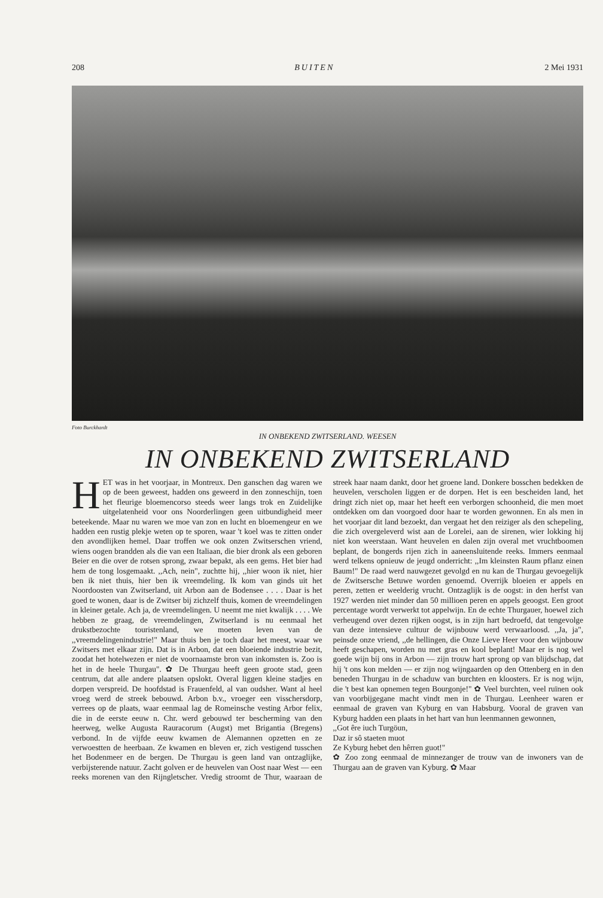208 BUITEN 2 Mei 1931
Foto Burckhardt
IN ONBEKEND ZWITSERLAND. WEESEN
IN ONBEKEND ZWITSERLAND
HET was in het voorjaar, in Montreux. Den ganschen dag waren we op de been geweest, hadden ons geweerd in den zonneschijn, toen het fleurige bloemencorso steeds weer langs trok en Zuidelijke uitgelatenheid voor ons Noorderlingen geen uitbundigheid meer beteekende. Maar nu waren we moe van zon en lucht en bloemengeur en we hadden een rustig plekje weten op te sporen, waar 't koel was te zitten onder den avondlijken hemel. Daar troffen we ook onzen Zwitserschen vriend, wiens oogen brandden als die van een Italiaan, die bier dronk als een geboren Beier en die over de rotsen sprong, zwaar bepakt, als een gems. Het bier had hem de tong losgemaakt. ,,Ach, nein", zuchtte hij, ,,hier woon ik niet, hier ben ik niet thuis, hier ben ik vreemdeling. Ik kom van ginds uit het Noordoosten van Zwitserland, uit Arbon aan de Bodensee . . . . Daar is het goed te wonen, daar is de Zwitser bij zichzelf thuis, komen de vreemdelingen in kleiner getale. Ach ja, de vreemdelingen. U neemt me niet kwalijk . . . . We hebben ze graag, de vreemdelingen, Zwitserland is nu eenmaal het drukstbezochte touristenland, we moeten leven van de ,,vreemdelingenindustrie!" Maar thuis ben je toch daar het meest, waar we Zwitsers met elkaar zijn. Dat is in Arbon, dat een bloeiende industrie bezit, zoodat het hotelwezen er niet de voornaamste bron van inkomsten is. Zoo is het in de heele Thurgau". ✿ De Thurgau heeft geen groote stad, geen centrum, dat alle andere plaatsen opslokt. Overal liggen kleine stadjes en dorpen verspreid. De hoofdstad is Frauenfeld, al van oudsher. Want al heel vroeg werd de streek bebouwd. Arbon b.v., vroeger een visschersdorp, verrees op de plaats, waar eenmaal lag de Romeinsche vesting Arbor felix, die in de eerste eeuw n. Chr. werd gebouwd ter bescherming van den heerweg, welke Augusta Rauracorum (Augst) met Brigantia (Bregens) verbond. In de vijfde eeuw kwamen de Alemannen opzetten en ze verwoestten de heerbaan. Ze kwamen en bleven er, zich vestigend tusschen het Bodenmeer en de bergen. De Thurgau is geen land van ontzaglijke, verbijsterende natuur. Zacht golven er de heuvelen van Oost naar West — een reeks morenen van den Rijngletscher. Vredig stroomt de Thur, waaraan de streek haar naam dankt, door het groene land. Donkere bosschen bedekken de heuvelen, verscholen liggen er de dorpen. Het is een bescheiden land, het dringt zich niet op, maar het heeft een verborgen schoonheid, die men moet ontdekken om dan voorgoed door haar te worden gewonnen. En als men in het voorjaar dit land bezoekt, dan vergaat het den reiziger als den schepeling, die zich overgeleverd wist aan de Lorelei, aan de sirenen, wier lokking hij niet kon weerstaan. Want heuvelen en dalen zijn overal met vruchtboomen beplant, de bongerds rijen zich in aaneensluitende reeks. Immers eenmaal werd telkens opnieuw de jeugd onderricht: ,,Im kleinsten Raum pflanz einen Baum!" De raad werd nauwgezet gevolgd en nu kan de Thurgau gevoegelijk de Zwitsersche Betuwe worden genoemd. Overrijk bloeien er appels en peren, zetten er weelderig vrucht. Ontzaglijk is de oogst: in den herfst van 1927 werden niet minder dan 50 millioen peren en appels geoogst. Een groot percentage wordt verwerkt tot appelwijn. En de echte Thurgauer, hoewel zich verheugend over dezen rijken oogst, is in zijn hart bedroefd, dat tengevolge van deze intensieve cultuur de wijnbouw werd verwaarloosd. ,,Ja, ja", peinsde onze vriend, ,,de hellingen, die Onze Lieve Heer voor den wijnbouw heeft geschapen, worden nu met gras en kool beplant! Maar er is nog wel goede wijn bij ons in Arbon — zijn trouw hart sprong op van blijdschap, dat hij 't ons kon melden — er zijn nog wijngaarden op den Ottenberg en in den beneden Thurgau in de schaduw van burchten en kloosters. Er is nog wijn, die 't best kan opnemen tegen Bourgonje!" ✿ Veel burchten, veel ruïnen ook van voorbijgegane macht vindt men in de Thurgau. Leenheer waren er eenmaal de graven van Kyburg en van Habsburg. Vooral de graven van Kyburg hadden een plaats in het hart van hun leenmannen gewonnen,
,,Got êre iuch Turgöun,
Daz ir sô staeten muot
Ze Kyburg hebet den hêrren guot!"
✿ Zoo zong eenmaal de minnezanger de trouw van de inwoners van de Thurgau aan de graven van Kyburg. ✿ Maar